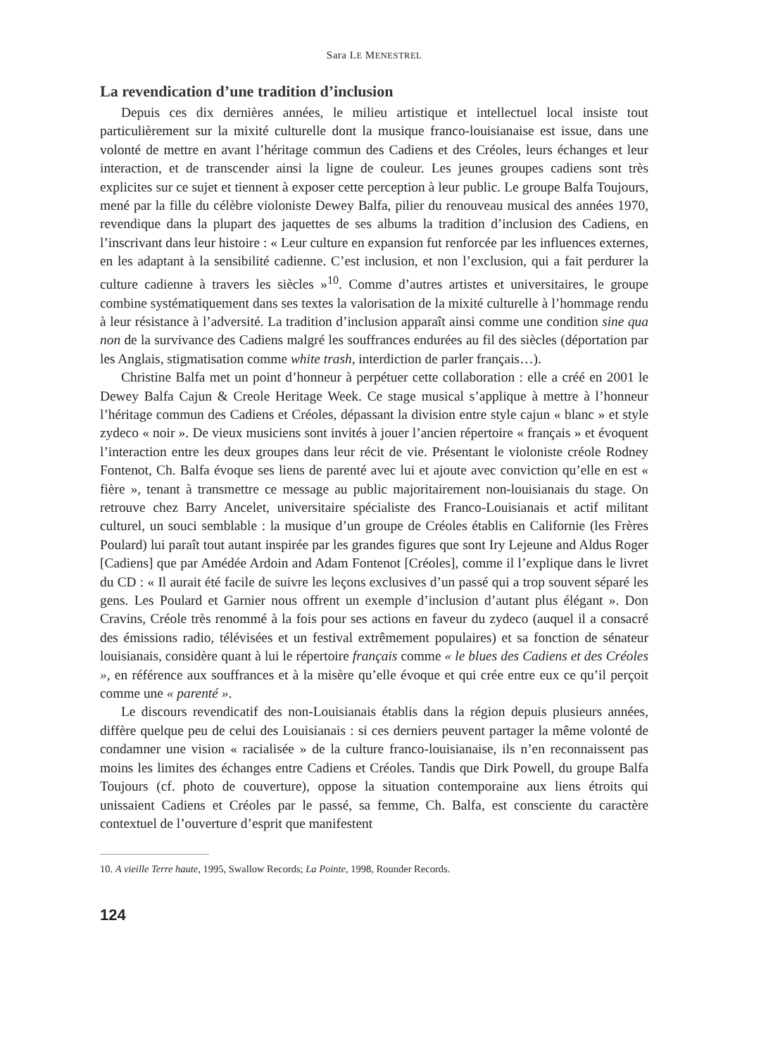Sara LE MENESTREL
La revendication d’une tradition d’inclusion
Depuis ces dix dernières années, le milieu artistique et intellectuel local insiste tout particulièrement sur la mixité culturelle dont la musique franco-louisianaise est issue, dans une volonté de mettre en avant l’héritage commun des Cadiens et des Créoles, leurs échanges et leur interaction, et de transcender ainsi la ligne de couleur. Les jeunes groupes cadiens sont très explicites sur ce sujet et tiennent à exposer cette perception à leur public. Le groupe Balfa Toujours, mené par la fille du célèbre violoniste Dewey Balfa, pilier du renouveau musical des années 1970, revendique dans la plupart des jaquettes de ses albums la tradition d’inclusion des Cadiens, en l’inscrivant dans leur histoire : « Leur culture en expansion fut renforcée par les influences externes, en les adaptant à la sensibilité cadienne. C’est inclusion, et non l’exclusion, qui a fait perdurer la culture cadienne à travers les siècles »<sup>10</sup>. Comme d’autres artistes et universitaires, le groupe combine systématiquement dans ses textes la valorisation de la mixité culturelle à l’hommage rendu à leur résistance à l’adversité. La tradition d’inclusion apparaît ainsi comme une condition sine qua non de la survivance des Cadiens malgré les souffrances endurées au fil des siècles (déportation par les Anglais, stigmatisation comme white trash, interdiction de parler français…).
Christine Balfa met un point d’honneur à perpétuer cette collaboration : elle a créé en 2001 le Dewey Balfa Cajun & Creole Heritage Week. Ce stage musical s’applique à mettre à l’honneur l’héritage commun des Cadiens et Créoles, dépassant la division entre style cajun « blanc » et style zydeco « noir ». De vieux musiciens sont invités à jouer l’ancien répertoire « français » et évoquent l’interaction entre les deux groupes dans leur récit de vie. Présentant le violoniste créole Rodney Fontenot, Ch. Balfa évoque ses liens de parenté avec lui et ajoute avec conviction qu’elle en est « fière », tenant à transmettre ce message au public majoritairement non-louisianais du stage. On retrouve chez Barry Ancelet, universitaire spécialiste des Franco-Louisianais et actif militant culturel, un souci semblable : la musique d’un groupe de Créoles établis en Californie (les Frères Poulard) lui paraît tout autant inspirée par les grandes figures que sont Iry Lejeune and Aldus Roger [Cadiens] que par Amédée Ardoin and Adam Fontenot [Créoles], comme il l’explique dans le livret du CD : « Il aurait été facile de suivre les leçons exclusives d’un passé qui a trop souvent séparé les gens. Les Poulard et Garnier nous offrent un exemple d’inclusion d’autant plus élégant ». Don Cravins, Créole très renommé à la fois pour ses actions en faveur du zydeco (auquel il a consacré des émissions radio, télévisées et un festival extrêmement populaires) et sa fonction de sénateur louisianais, considère quant à lui le répertoire français comme « le blues des Cadiens et des Créoles », en référence aux souffrances et à la misère qu’elle évoque et qui crée entre eux ce qu’il perçoit comme une « parenté ».
Le discours revendicatif des non-Louisianais établis dans la région depuis plusieurs années, diffère quelque peu de celui des Louisianais : si ces derniers peuvent partager la même volonté de condamner une vision « racialisée » de la culture franco-louisianaise, ils n’en reconnaissent pas moins les limites des échanges entre Cadiens et Créoles. Tandis que Dirk Powell, du groupe Balfa Toujours (cf. photo de couverture), oppose la situation contemporaine aux liens étroits qui unissaient Cadiens et Créoles par le passé, sa femme, Ch. Balfa, est consciente du caractère contextuel de l’ouverture d’esprit que manifestent
10. A vieille Terre haute, 1995, Swallow Records; La Pointe, 1998, Rounder Records.
124